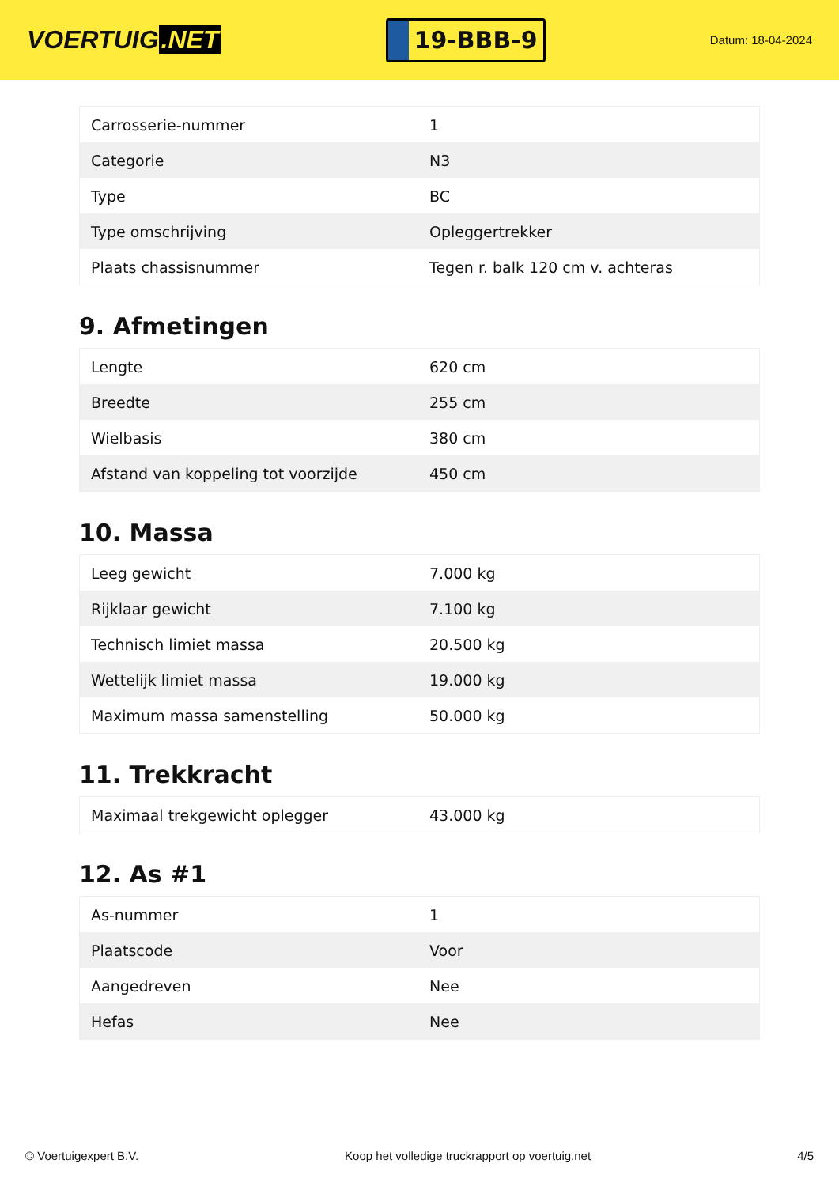VOERTUIG.NET
19-BBB-9
Datum: 18-04-2024
| Carrosserie-nummer | 1 |
| Categorie | N3 |
| Type | BC |
| Type omschrijving | Opleggertrekker |
| Plaats chassisnummer | Tegen r. balk 120 cm v. achteras |
9. Afmetingen
| Lengte | 620 cm |
| Breedte | 255 cm |
| Wielbasis | 380 cm |
| Afstand van koppeling tot voorzijde | 450 cm |
10. Massa
| Leeg gewicht | 7.000 kg |
| Rijklaar gewicht | 7.100 kg |
| Technisch limiet massa | 20.500 kg |
| Wettelijk limiet massa | 19.000 kg |
| Maximum massa samenstelling | 50.000 kg |
11. Trekkracht
| Maximaal trekgewicht oplegger | 43.000 kg |
12. As #1
| As-nummer | 1 |
| Plaatscode | Voor |
| Aangedreven | Nee |
| Hefas | Nee |
© Voertuigexpert B.V. Koop het volledige truckrapport op voertuig.net 4/5